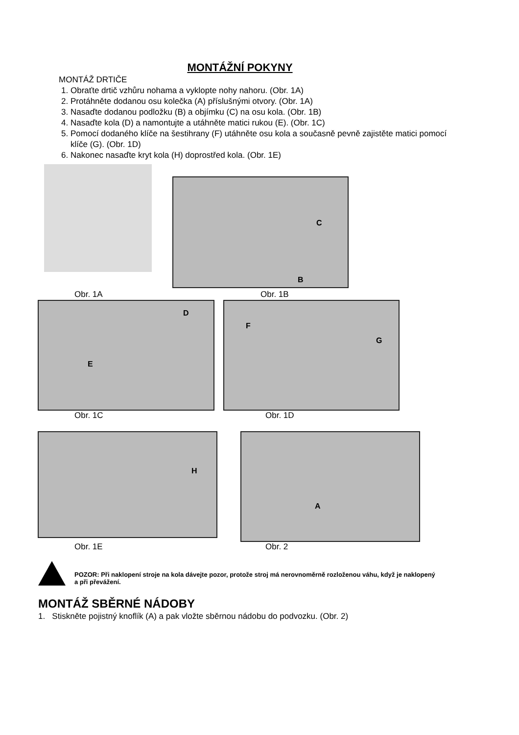MONTÁŽNÍ POKYNY
MONTÁŽ DRTIČE
1. Obraťte drtič vzhůru nohama a vyklopte nohy nahoru. (Obr. 1A)
2. Protáhněte dodanou osu kolečka (A) příslušnými otvory. (Obr. 1A)
3. Nasaďte dodanou podložku (B) a objímku (C) na osu kola. (Obr. 1B)
4. Nasaďte kola (D) a namontujte a utáhněte matici rukou (E). (Obr. 1C)
5. Pomocí dodaného klíče na šestihrany (F) utáhněte osu kola a současně pevně zajistěte matici pomocí klíče (G). (Obr. 1D)
6. Nakonec nasaďte kryt kola (H) doprostřed kola. (Obr. 1E)
C
B
Obr. 1A Obr. 1B
D
E
F
G
Obr. 1C Obr. 1D
H A
Obr. 1E Obr. 2
POZOR: Při naklopení stroje na kola dávejte pozor, protože stroj má nerovnoměrně rozloženou váhu, když je naklopený a při převážení.
MONTÁŽ SBĚRNÉ NÁDOBY
1. Stiskněte pojistný knoflík (A) a pak vložte sběrnou nádobu do podvozku. (Obr. 2)